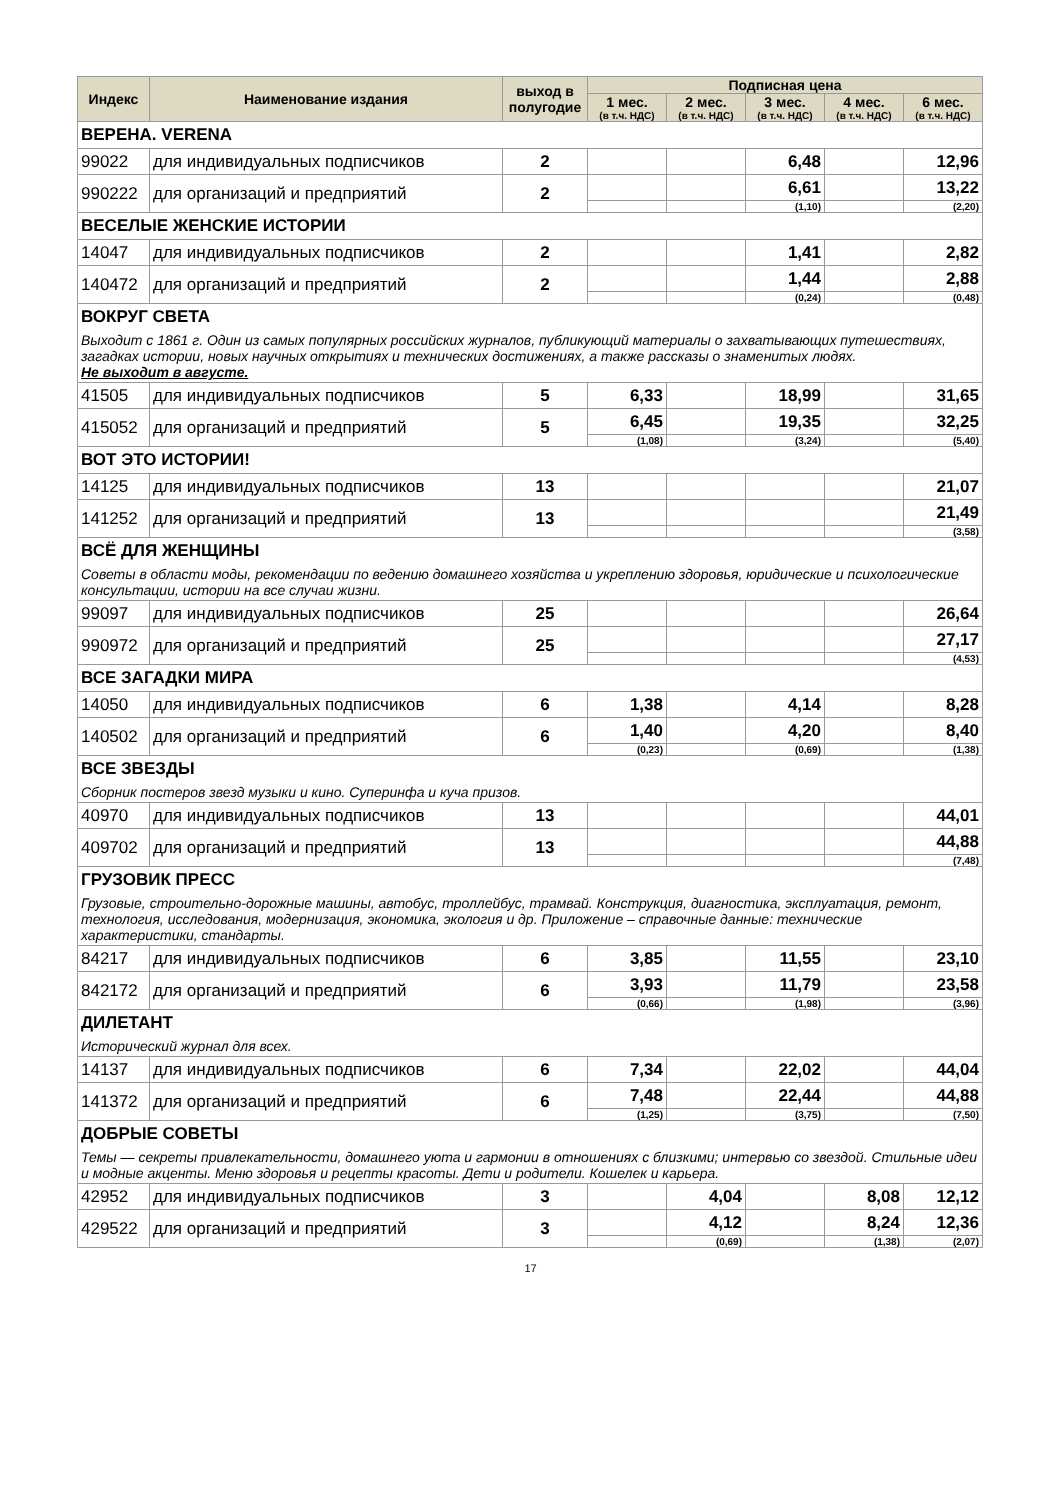| Индекс | Наименование издания | выход в полугодие | Подписная цена | | | | |
| --- | --- | --- | --- | --- | --- | --- | --- |
| | | | 1 мес. (в т.ч. НДС) | 2 мес. (в т.ч. НДС) | 3 мес. (в т.ч. НДС) | 4 мес. (в т.ч. НДС) | 6 мес. (в т.ч. НДС) |
| ВЕРЕНА. VERENA | | | | | | | |
| 99022 | для индивидуальных подписчиков | 2 | | | 6,48 | | 12,96 |
| 990222 | для организаций и предприятий | 2 | | | 6,61 | | 13,22 |
| | | | | | (1,10) | | (2,20) |
| ВЕСЕЛЫЕ ЖЕНСКИЕ ИСТОРИИ | | | | | | | |
| 14047 | для индивидуальных подписчиков | 2 | | | 1,41 | | 2,82 |
| 140472 | для организаций и предприятий | 2 | | | 1,44 | | 2,88 |
| | | | | | (0,24) | | (0,48) |
| ВОКРУГ СВЕТА | | | | | | | |
| Выходит с 1861 г. Один из самых популярных российских журналов, публикующий материалы о захватывающих путешествиях, загадках истории, новых научных открытиях и технических достижениях, а также рассказы о знаменитых людях. Не выходит в августе. | | | | | | | |
| 41505 | для индивидуальных подписчиков | 5 | 6,33 | | 18,99 | | 31,65 |
| 415052 | для организаций и предприятий | 5 | 6,45 | | 19,35 | | 32,25 |
| | | | (1,08) | | (3,24) | | (5,40) |
| ВОТ ЭТО ИСТОРИИ! | | | | | | | |
| 14125 | для индивидуальных подписчиков | 13 | | | | | 21,07 |
| 141252 | для организаций и предприятий | 13 | | | | | 21,49 |
| | | | | | | | (3,58) |
| ВСЁ ДЛЯ ЖЕНЩИНЫ | | | | | | | |
| Советы в области моды, рекомендации по ведению домашнего хозяйства и укреплению здоровья, юридические и психологические консультации, истории на все случаи жизни. | | | | | | | |
| 99097 | для индивидуальных подписчиков | 25 | | | | | 26,64 |
| 990972 | для организаций и предприятий | 25 | | | | | 27,17 |
| | | | | | | | (4,53) |
| ВСЕ ЗАГАДКИ МИРА | | | | | | | |
| 14050 | для индивидуальных подписчиков | 6 | 1,38 | | 4,14 | | 8,28 |
| 140502 | для организаций и предприятий | 6 | 1,40 | | 4,20 | | 8,40 |
| | | | (0,23) | | (0,69) | | (1,38) |
| ВСЕ ЗВЕЗДЫ | | | | | | | |
| Сборник постеров звезд музыки и кино. Суперинфа и куча призов. | | | | | | | |
| 40970 | для индивидуальных подписчиков | 13 | | | | | 44,01 |
| 409702 | для организаций и предприятий | 13 | | | | | 44,88 |
| | | | | | | | (7,48) |
| ГРУЗОВИК ПРЕСС | | | | | | | |
| Грузовые, строительно-дорожные машины, автобус, троллейбус, трамвай. Конструкция, диагностика, эксплуатация, ремонт, технология, исследования, модернизация, экономика, экология и др. Приложение – справочные данные: технические характеристики, стандарты. | | | | | | | |
| 84217 | для индивидуальных подписчиков | 6 | 3,85 | | 11,55 | | 23,10 |
| 842172 | для организаций и предприятий | 6 | 3,93 | | 11,79 | | 23,58 |
| | | | (0,66) | | (1,98) | | (3,96) |
| ДИЛЕТАНТ | | | | | | | |
| Исторический журнал для всех. | | | | | | | |
| 14137 | для индивидуальных подписчиков | 6 | 7,34 | | 22,02 | | 44,04 |
| 141372 | для организаций и предприятий | 6 | 7,48 | | 22,44 | | 44,88 |
| | | | (1,25) | | (3,75) | | (7,50) |
| ДОБРЫЕ СОВЕТЫ | | | | | | | |
| Темы — секреты привлекательности, домашнего уюта и гармонии в отношениях с близкими; интервью со звездой. Стильные идеи и модные акценты. Меню здоровья и рецепты красоты. Дети и родители. Кошелек и карьера. | | | | | | | |
| 42952 | для индивидуальных подписчиков | 3 | | 4,04 | | 8,08 | 12,12 |
| 429522 | для организаций и предприятий | 3 | | 4,12 | | 8,24 | 12,36 |
| | | | | (0,69) | | (1,38) | (2,07) |
17